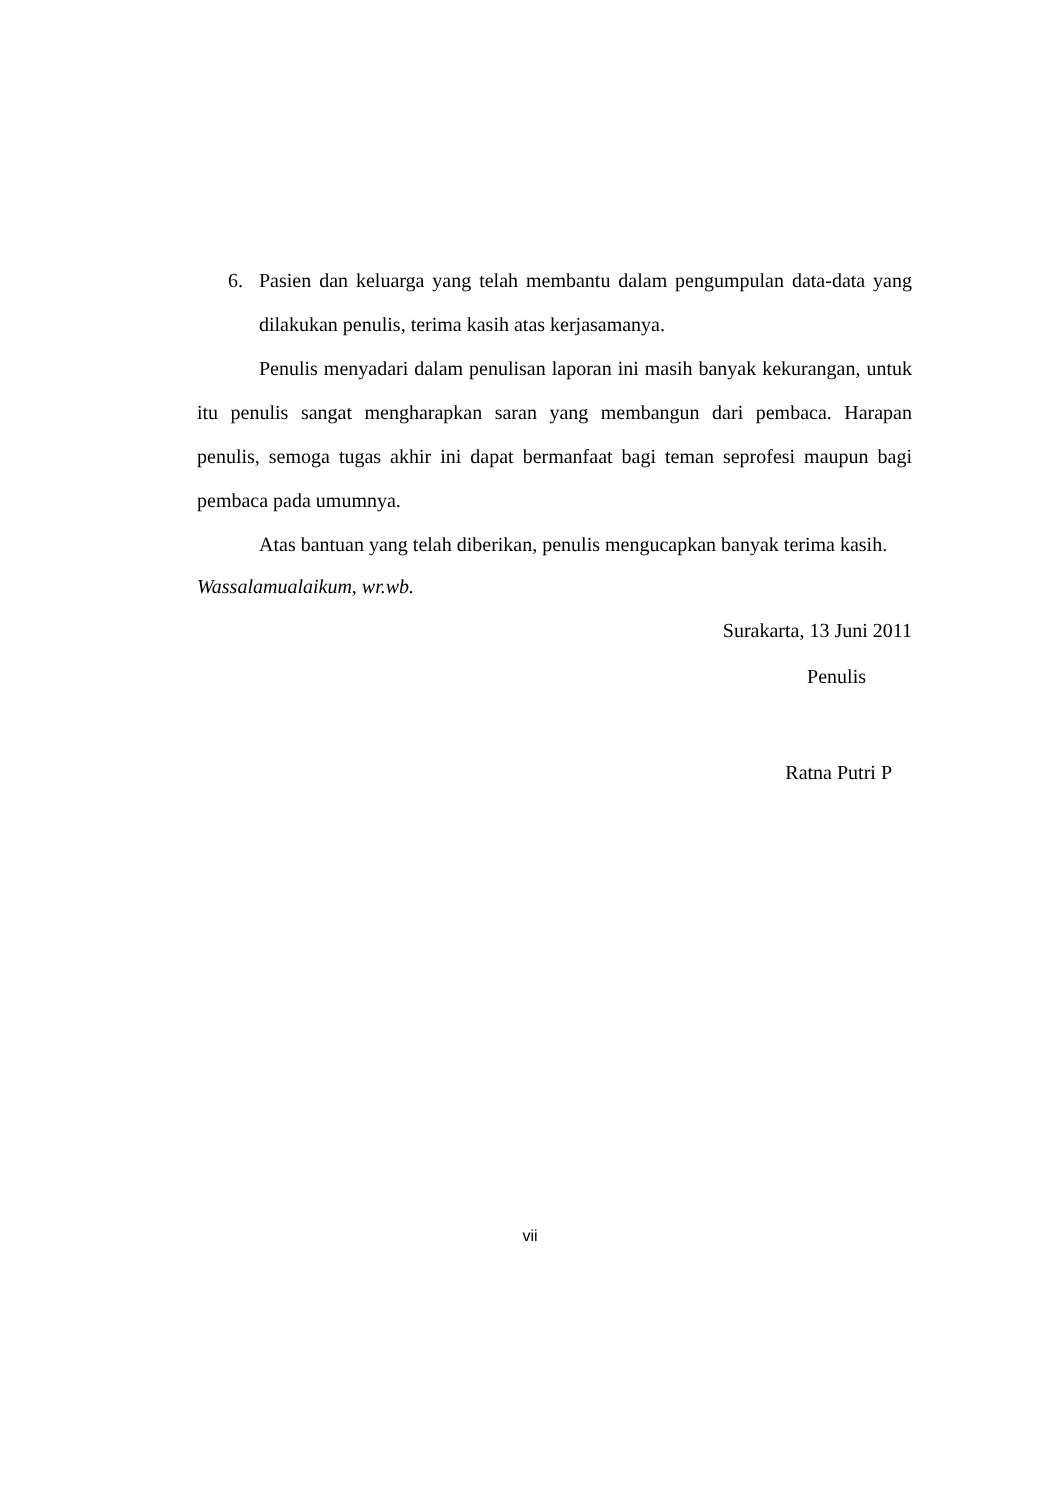6. Pasien dan keluarga yang telah membantu dalam pengumpulan data-data yang dilakukan penulis, terima kasih atas kerjasamanya.
Penulis menyadari dalam penulisan laporan ini masih banyak kekurangan, untuk itu penulis sangat mengharapkan saran yang membangun dari pembaca. Harapan penulis, semoga tugas akhir ini dapat bermanfaat bagi teman seprofesi maupun bagi pembaca pada umumnya.
Atas bantuan yang telah diberikan, penulis mengucapkan banyak terima kasih.
Wassalamualaikum, wr.wb.
Surakarta, 13 Juni 2011
Penulis
Ratna Putri P
vii